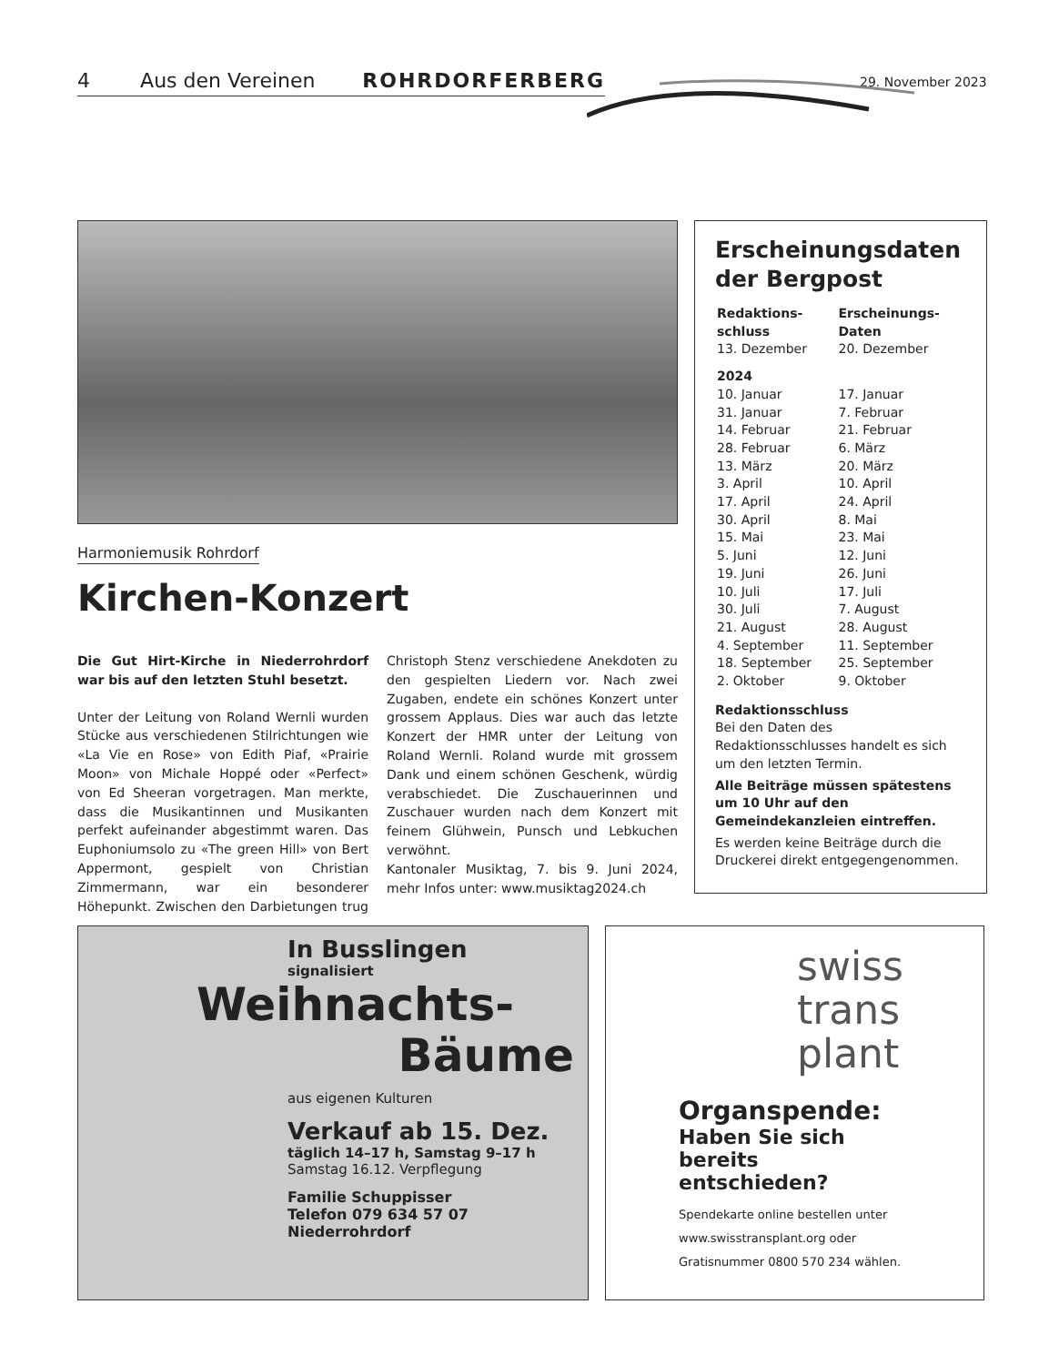4 Aus den Vereinen ROHRDORFERBERG 29. November 2023
Harmoniemusik Rohrdorf
Kirchen-Konzert
Die Gut Hirt-Kirche in Niederrohrdorf war bis auf den letzten Stuhl besetzt.
Unter der Leitung von Roland Wernli wurden Stücke aus verschiedenen Stilrichtungen wie «La Vie en Rose» von Edith Piaf, «Prairie Moon» von Michale Hoppé oder «Perfect» von Ed Sheeran vorgetragen. Man merkte, dass die Musikantinnen und Musikanten perfekt aufeinander abgestimmt waren. Das Euphoniumsolo zu «The green Hill» von Bert Appermont, gespielt von Christian Zimmermann, war ein besonderer Höhepunkt. Zwischen den Darbietungen trug Christoph Stenz verschiedene Anekdoten zu den gespielten Liedern vor. Nach zwei Zugaben, endete ein schönes Konzert unter grossem Applaus. Dies war auch das letzte Konzert der HMR unter der Leitung von Roland Wernli. Roland wurde mit grossem Dank und einem schönen Geschenk, würdig verabschiedet. Die Zuschauerinnen und Zuschauer wurden nach dem Konzert mit feinem Glühwein, Punsch und Lebkuchen verwöhnt.
Kantonaler Musiktag, 7. bis 9. Juni 2024, mehr Infos unter: www.musiktag2024.ch
Erscheinungsdaten der Bergpost
| Redaktions- schluss | Erscheinungs- Daten |
| --- | --- |
| 13. Dezember | 20. Dezember |
| 2024 | |
| 10. Januar | 17. Januar |
| 31. Januar | 7. Februar |
| 14. Februar | 21. Februar |
| 28. Februar | 6. März |
| 13. März | 20. März |
| 3. April | 10. April |
| 17. April | 24. April |
| 30. April | 8. Mai |
| 15. Mai | 23. Mai |
| 5. Juni | 12. Juni |
| 19. Juni | 26. Juni |
| 10. Juli | 17. Juli |
| 30. Juli | 7. August |
| 21. August | 28. August |
| 4. September | 11. September |
| 18. September | 25. September |
| 2. Oktober | 9. Oktober |
Redaktionsschluss
Bei den Daten des Redaktionsschlusses handelt es sich um den letzten Termin.
Alle Beiträge müssen spätestens um 10 Uhr auf den Gemeindekanzleien eintreffen.
Es werden keine Beiträge durch die Druckerei direkt entgegengenommen.
In Busslingen
signalisiert
Weihnachts-
Bäume
aus eigenen Kulturen
Verkauf ab 15. Dez.
täglich 14–17 h, Samstag 9–17 h
Samstag 16.12. Verpflegung
Familie Schuppisser
Telefon 079 634 57 07
Niederrohrdorf
swiss
trans
plant
Organspende:
Haben Sie sich bereits entschieden?
Spendekarte online bestellen unter www.swisstransplant.org oder Gratisnummer 0800 570 234 wählen.